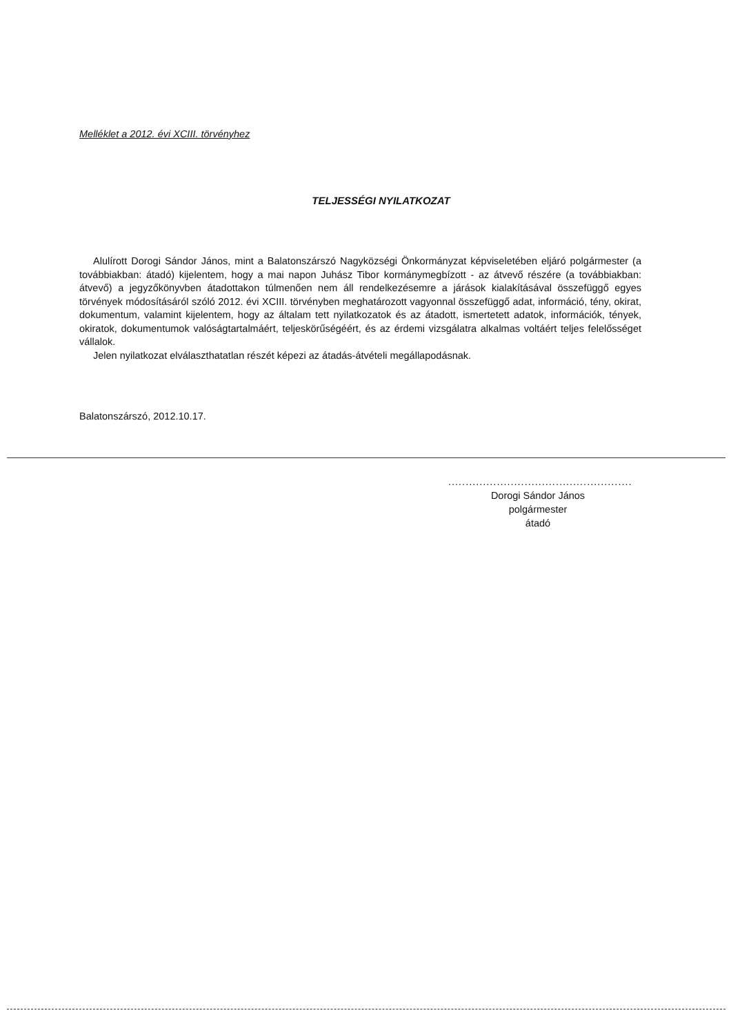Melléklet a 2012. évi XCIII. törvényhez
TELJESSÉGI NYILATKOZAT
Alulírott Dorogi Sándor János, mint a Balatonszárszó Nagyközségi Önkormányzat képviseletében eljáró polgármester (a továbbiakban: átadó) kijelentem, hogy a mai napon Juhász Tibor kormánymegbízott - az átvevő részére (a továbbiakban: átvevő) a jegyzőkönyvben átadottakon túlmenően nem áll rendelkezésemre a járások kialakításával összefüggő egyes törvények módosításáról szóló 2012. évi XCIII. törvényben meghatározott vagyonnal összefüggő adat, információ, tény, okirat, dokumentum, valamint kijelentem, hogy az általam tett nyilatkozatok és az átadott, ismertetett adatok, információk, tények, okiratok, dokumentumok valóságtartalmáért, teljeskörűségéért, és az érdemi vizsgálatra alkalmas voltáért teljes felelősséget vállalok.
Jelen nyilatkozat elválaszthatatlan részét képezi az átadás-átvételi megállapodásnak.
Balatonszárszó, 2012.10.17.
.....................................................
Dorogi Sándor János
polgármester
átadó